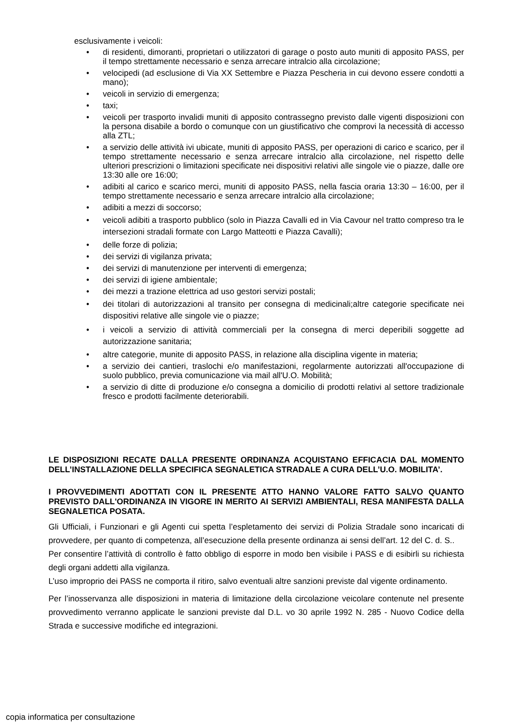esclusivamente i veicoli:
• di residenti, dimoranti, proprietari o utilizzatori di garage o posto auto muniti di apposito PASS, per il tempo strettamente necessario e senza arrecare intralcio alla circolazione;
• velocipedi (ad esclusione di Via XX Settembre e Piazza Pescheria in cui devono essere condotti a mano);
• veicoli in servizio di emergenza;
• taxi;
• veicoli per trasporto invalidi muniti di apposito contrassegno previsto dalle vigenti disposizioni con la persona disabile a bordo o comunque con un giustificativo che comprovi la necessità di accesso alla ZTL;
• a servizio delle attività ivi ubicate, muniti di apposito PASS, per operazioni di carico e scarico, per il tempo strettamente necessario e senza arrecare intralcio alla circolazione, nel rispetto delle ulteriori prescrizioni o limitazioni specificate nei dispositivi relativi alle singole vie o piazze, dalle ore 13:30 alle ore 16:00;
• adibiti al carico e scarico merci, muniti di apposito PASS, nella fascia oraria 13:30 – 16:00, per il tempo strettamente necessario e senza arrecare intralcio alla circolazione;
• adibiti a mezzi di soccorso;
• veicoli adibiti a trasporto pubblico (solo in Piazza Cavalli ed in Via Cavour nel tratto compreso tra le intersezioni stradali formate con Largo Matteotti e Piazza Cavalli);
• delle forze di polizia;
• dei servizi di vigilanza privata;
• dei servizi di manutenzione per interventi di emergenza;
• dei servizi di igiene ambientale;
• dei mezzi a trazione elettrica ad uso gestori servizi postali;
• dei titolari di autorizzazioni al transito per consegna di medicinali;altre categorie specificate nei dispositivi relative alle singole vie o piazze;
• i veicoli a servizio di attività commerciali per la consegna di merci deperibili soggette ad autorizzazione sanitaria;
• altre categorie, munite di apposito PASS, in relazione alla disciplina vigente in materia;
• a servizio dei cantieri, traslochi e/o manifestazioni, regolarmente autorizzati all'occupazione di suolo pubblico, previa comunicazione via mail all'U.O. Mobilità;
• a servizio di ditte di produzione e/o consegna a domicilio di prodotti relativi al settore tradizionale fresco e prodotti facilmente deteriorabili.
LE DISPOSIZIONI RECATE DALLA PRESENTE ORDINANZA ACQUISTANO EFFICACIA DAL MOMENTO DELL’INSTALLAZIONE DELLA SPECIFICA SEGNALETICA STRADALE A CURA DELL’U.O. MOBILITA’.
I PROVVEDIMENTI ADOTTATI CON IL PRESENTE ATTO HANNO VALORE FATTO SALVO QUANTO PREVISTO DALL'ORDINANZA IN VIGORE IN MERITO AI SERVIZI AMBIENTALI, RESA MANIFESTA DALLA SEGNALETICA POSATA.
Gli Ufficiali, i Funzionari e gli Agenti cui spetta l’espletamento dei servizi di Polizia Stradale sono incaricati di provvedere, per quanto di competenza, all’esecuzione della presente ordinanza ai sensi dell’art. 12 del C. d. S..
Per consentire l’attività di controllo è fatto obbligo di esporre in modo ben visibile i PASS e di esibirli su richiesta degli organi addetti alla vigilanza.
L’uso improprio dei PASS ne comporta il ritiro, salvo eventuali altre sanzioni previste dal vigente ordinamento.
Per l’inosservanza alle disposizioni in materia di limitazione della circolazione veicolare contenute nel presente provvedimento verranno applicate le sanzioni previste dal D.L. vo 30 aprile 1992 N. 285 - Nuovo Codice della Strada e successive modifiche ed integrazioni.
copia informatica per consultazione